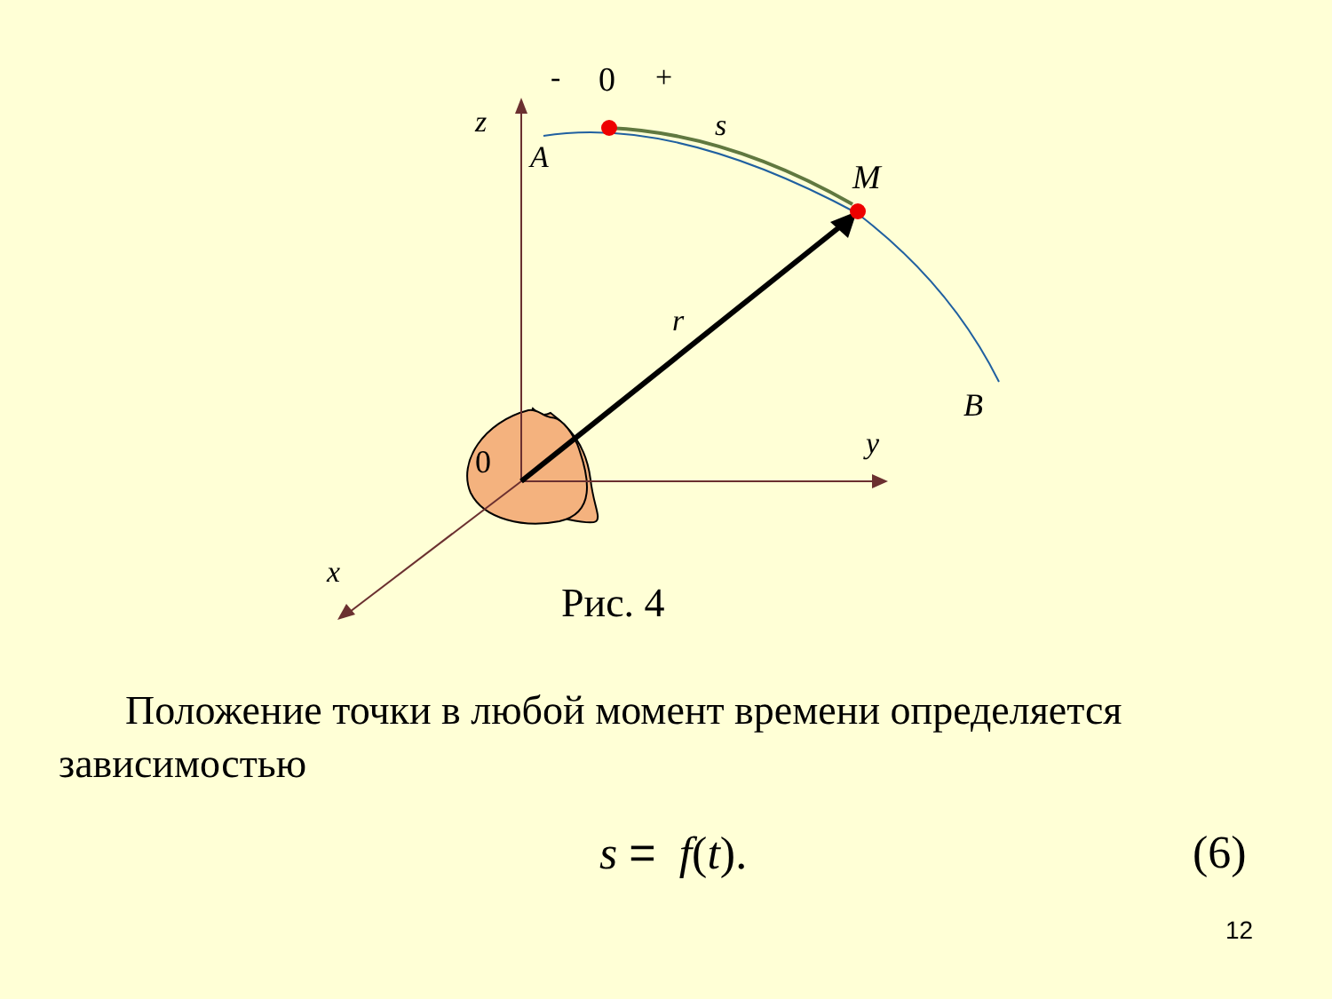z
A
s
M
r
B
y
x
0
-
0
+
Рис. 4
Положение точки в любой момент времени определяется зависимостью
s = f(t). (6)
12